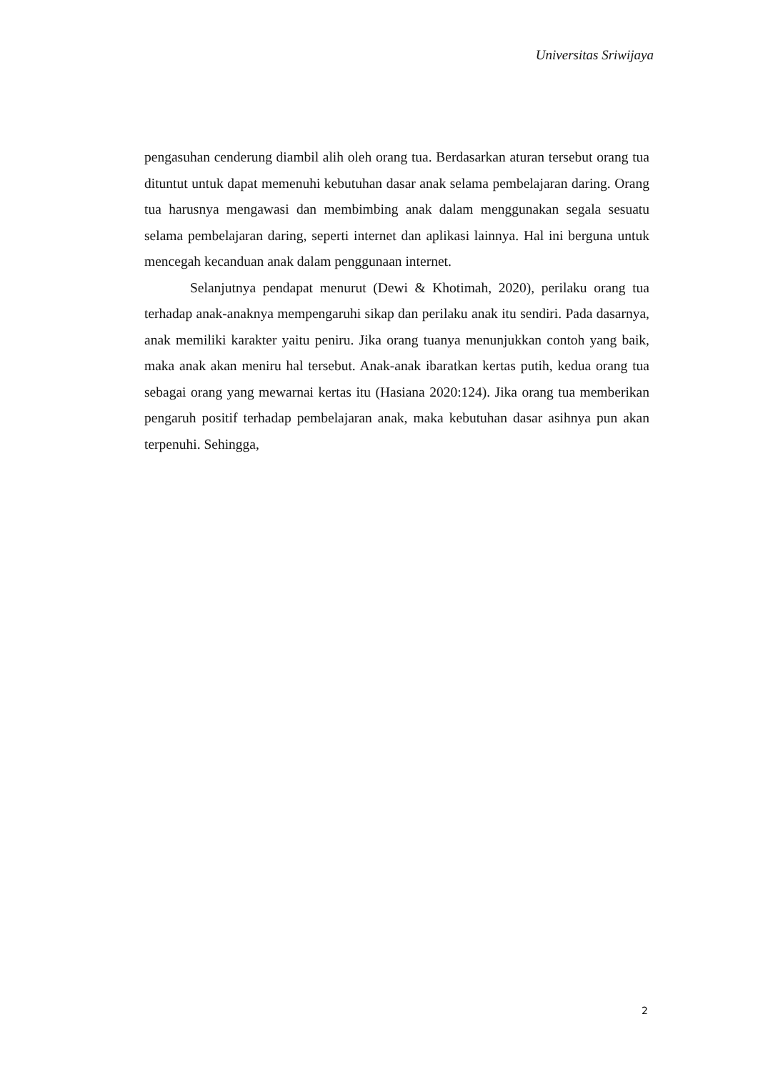Universitas Sriwijaya
pengasuhan cenderung diambil alih oleh orang tua. Berdasarkan aturan tersebut orang tua dituntut untuk dapat memenuhi kebutuhan dasar anak selama pembelajaran daring. Orang tua harusnya mengawasi dan membimbing anak dalam menggunakan segala sesuatu selama pembelajaran daring, seperti internet dan aplikasi lainnya. Hal ini berguna untuk mencegah kecanduan anak dalam penggunaan internet.
Selanjutnya pendapat menurut (Dewi & Khotimah, 2020), perilaku orang tua terhadap anak-anaknya mempengaruhi sikap dan perilaku anak itu sendiri. Pada dasarnya, anak memiliki karakter yaitu peniru. Jika orang tuanya menunjukkan contoh yang baik, maka anak akan meniru hal tersebut. Anak-anak ibaratkan kertas putih, kedua orang tua sebagai orang yang mewarnai kertas itu (Hasiana 2020:124). Jika orang tua memberikan pengaruh positif terhadap pembelajaran anak, maka kebutuhan dasar asihnya pun akan terpenuhi. Sehingga,
2